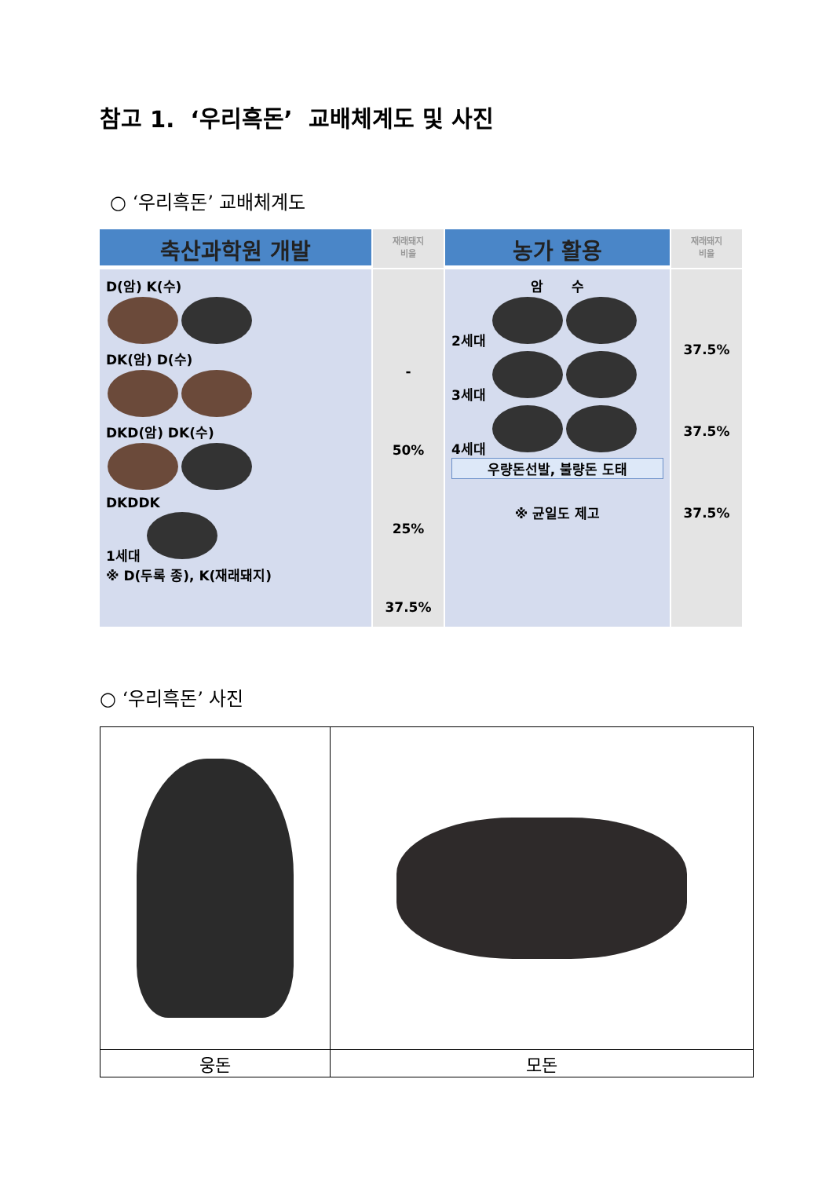참고 1. ‘우리흑돈’ 교배체계도 및 사진
○ ‘우리흑돈’ 교배체계도
축산과학원 개발
재래돼지
비율
농가 활용
재래돼지
비율
D(암) K(수)
DK(암) D(수)
DKD(암) DK(수)
DKDDK
1세대
※ D(두록 종), K(재래돼지)
-
50%
25%
37.5%
암 수
2세대
3세대
4세대
우량돈선발, 불량돈 도태
※ 균일도 제고
37.5%
37.5%
37.5%
○ ‘우리흑돈’ 사진
| 웅돈 | 모돈 |